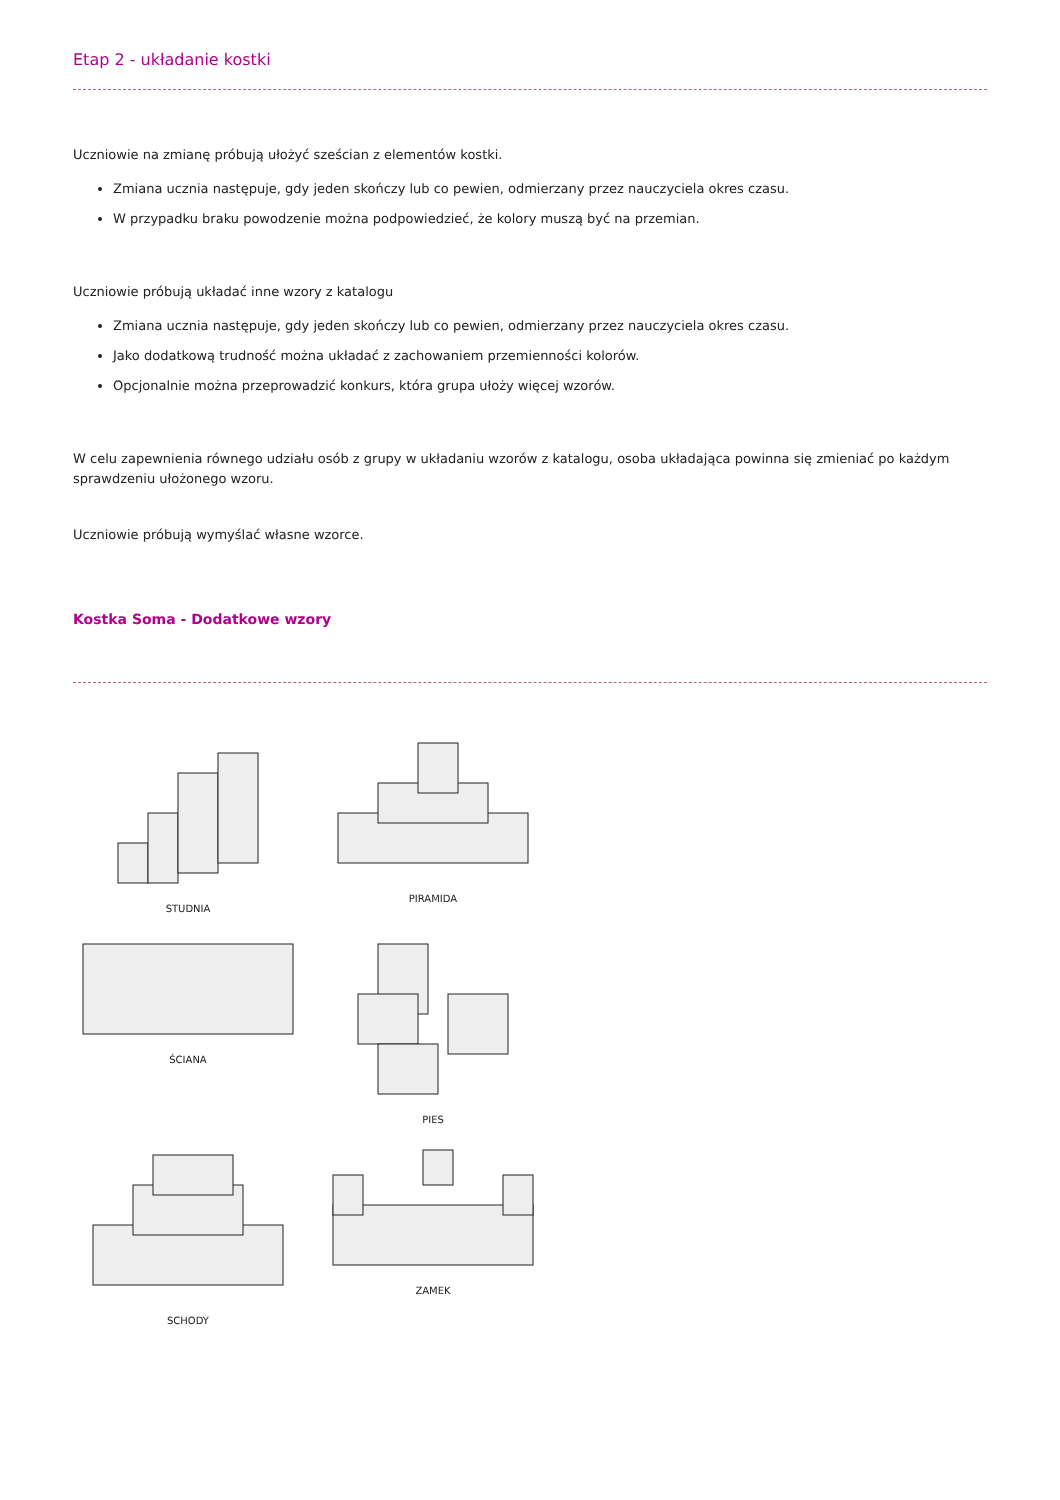Etap 2 - układanie kostki
Uczniowie na zmianę próbują ułożyć sześcian z elementów kostki.
Zmiana ucznia następuje, gdy jeden skończy lub co pewien, odmierzany przez nauczyciela okres czasu.
W przypadku braku powodzenie można podpowiedzieć, że kolory muszą być na przemian.
Uczniowie próbują układać inne wzory z katalogu
Zmiana ucznia następuje, gdy jeden skończy lub co pewien, odmierzany przez nauczyciela okres czasu.
Jako dodatkową trudność można układać z zachowaniem przemienności kolorów.
Opcjonalnie można przeprowadzić konkurs, która grupa ułoży więcej wzorów.
W celu zapewnienia równego udziału osób z grupy w układaniu wzorów z katalogu, osoba układająca powinna się zmieniać po każdym sprawdzeniu ułożonego wzoru.
Uczniowie próbują wymyślać własne wzorce.
Kostka Soma - Dodatkowe wzory
STUDNIA
PIRAMIDA
ŚCIANA
PIES
SCHODY
ZAMEK